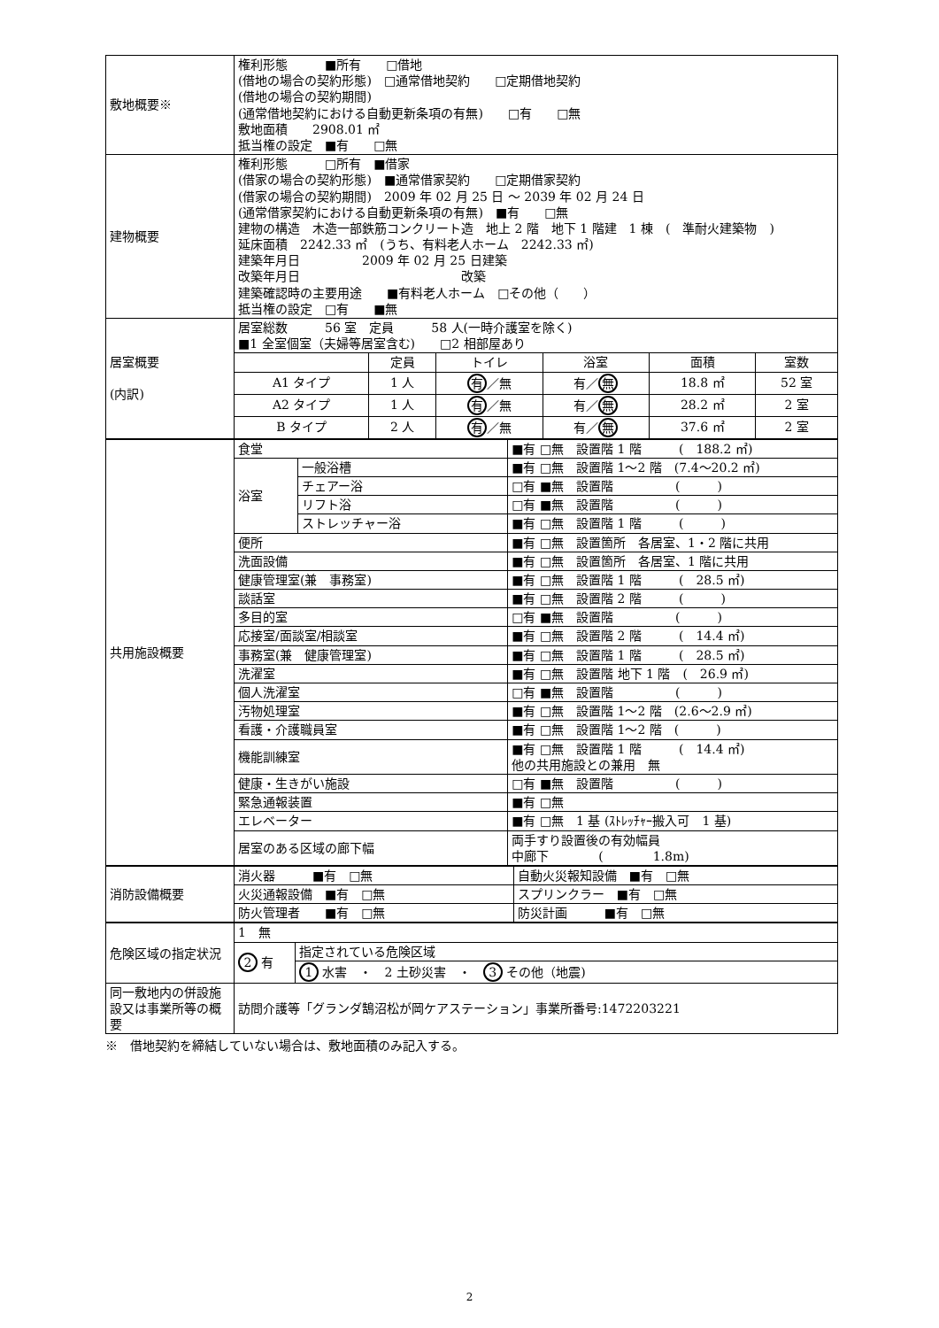| 敷地概要※ | 権利形態 ■所有 □借地 (借地の場合の契約形態) □通常借地契約 □定期借地契約 (借地の場合の契約期間) (通常借地契約における自動更新条項の有無) □有 □無 敷地面積 2908.01 ㎡ 抵当権の設定 ■有 □無 | | | | | |
| 建物概要 | 権利形態 □所有 ■借家 (借家の場合の契約形態) ■通常借家契約 □定期借家契約 (借家の場合の契約期間) 2009 年 02 月 25 日 ～ 2039 年 02 月 24 日 (通常借家契約における自動更新条項の有無) ■有 □無 建物の構造 木造一部鉄筋コンクリート造 地上 2 階 地下 1 階建 1 棟 ( 準耐火建築物 ) 延床面積 2242.33 ㎡ (うち、有料老人ホーム 2242.33 ㎡) 建築年月日 2009 年 02 月 25 日建築 改築年月日 改築 建築確認時の主要用途 ■有料老人ホーム □その他（ ） 抵当権の設定 □有 ■無 | | | | | |
| 居室概要 (内訳) | 居室総数 56 室 定員 58 人(一時介護室を除く) ■1 全室個室（夫婦等居室含む) □2 相部屋あり | | | | | |
| | | 定員 | トイレ | 浴室 | 面積 | 室数 |
| | A1 タイプ | 1 人 | 有 ／無 | 有／ 無 | 18.8 ㎡ | 52 室 |
| | A2 タイプ | 1 人 | 有 ／無 | 有／ 無 | 28.2 ㎡ | 2 室 |
| | B タイプ | 2 人 | 有 ／無 | 有／ 無 | 37.6 ㎡ | 2 室 |
| 共用施設概要 | 食堂 | | ■有 □無 設置階 1 階 ( 188.2 ㎡) |
| | 浴室 | 一般浴槽 | ■有 □無 設置階 1～2 階 (7.4～20.2 ㎡) |
| | | チェアー浴 | □有 ■無 設置階 ( ) |
| | | リフト浴 | □有 ■無 設置階 ( ) |
| | | ストレッチャー浴 | ■有 □無 設置階 1 階 ( ) |
| | 便所 | | ■有 □無 設置箇所 各居室、1・2 階に共用 |
| | 洗面設備 | | ■有 □無 設置箇所 各居室、1 階に共用 |
| | 健康管理室(兼 事務室) | | ■有 □無 設置階 1 階 ( 28.5 ㎡) |
| | 談話室 | | ■有 □無 設置階 2 階 ( ) |
| | 多目的室 | | □有 ■無 設置階 ( ) |
| | 応接室/面談室/相談室 | | ■有 □無 設置階 2 階 ( 14.4 ㎡) |
| | 事務室(兼 健康管理室) | | ■有 □無 設置階 1 階 ( 28.5 ㎡) |
| | 洗濯室 | | ■有 □無 設置階 地下 1 階 ( 26.9 ㎡) |
| | 個人洗濯室 | | □有 ■無 設置階 ( ) |
| | 汚物処理室 | | ■有 □無 設置階 1～2 階 (2.6～2.9 ㎡) |
| | 看護・介護職員室 | | ■有 □無 設置階 1～2 階 ( ) |
| | 機能訓練室 | | ■有 □無 設置階 1 階 ( 14.4 ㎡) 他の共用施設との兼用 無 |
| | 健康・生きがい施設 | | □有 ■無 設置階 ( ) |
| | 緊急通報装置 | | ■有 □無 |
| | エレベーター | | ■有 □無 1 基 (ｽﾄﾚｯﾁｬｰ搬入可 1 基) |
| | 居室のある区域の廊下幅 | | 両手すり設置後の有効幅員 中廊下 ( 1.8m) |
| 消防設備概要 | 消火器 ■有 □無 | 自動火災報知設備 ■有 □無 |
| | 火災通報設備 ■有 □無 | スプリンクラー ■有 □無 |
| | 防火管理者 ■有 □無 | 防災計画 ■有 □無 |
| 危険区域の指定状況 | 1 無 | |
| | 2 有 | 指定されている危険区域 |
| | | 1 水害 ・ 2 土砂災害 ・ 3 その他（地震) |
| 同一敷地内の併設施設又は事業所等の概要 | 訪問介護等「グランダ鵠沼松が岡ケアステーション」事業所番号:1472203221 | |
※　借地契約を締結していない場合は、敷地面積のみ記入する。
2